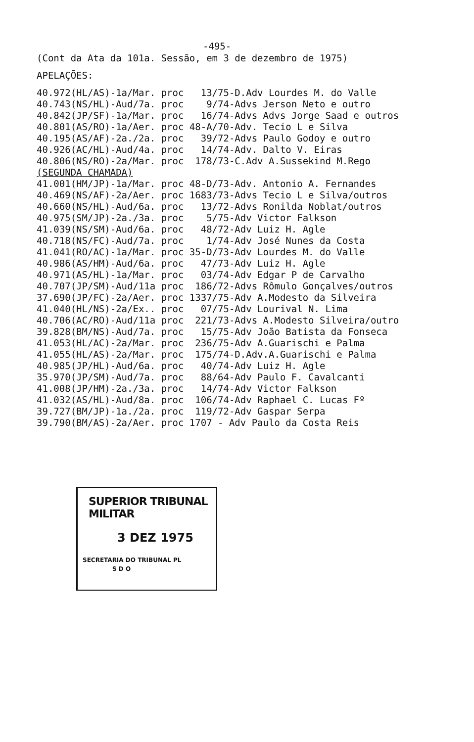-495-
(Cont da Ata da 101a. Sessão, em 3 de dezembro de 1975)
APELAÇÕES:
40.972(HL/AS)-1a/Mar. proc   13/75-D.Adv Lourdes M. do Valle
40.743(NS/HL)-Aud/7a. proc    9/74-Advs Jerson Neto e outro
40.842(JP/SF)-1a/Mar. proc   16/74-Advs Advs Jorge Saad e outros
40.801(AS/RO)-1a/Aer. proc 48-A/70-Adv. Tecio L e Silva
40.195(AS/AF)-2a./2a. proc   39/72-Advs Paulo Godoy e outro
40.926(AC/HL)-Aud/4a. proc   14/74-Adv. Dalto V. Eiras
40.806(NS/RO)-2a/Mar. proc  178/73-C.Adv A.Sussekind M.Rego
(SEGUNDA CHAMADA)
41.001(HM/JP)-1a/Mar. proc 48-D/73-Adv. Antonio A. Fernandes
40.469(NS/AF)-2a/Aer. proc 1683/73-Advs Tecio L e Silva/outros
40.660(NS/HL)-Aud/6a. proc   13/72-Advs Ronilda Noblat/outros
40.975(SM/JP)-2a./3a. proc    5/75-Adv Victor Falkson
41.039(NS/SM)-Aud/6a. proc   48/72-Adv Luiz H. Agle
40.718(NS/FC)-Aud/7a. proc    1/74-Adv José Nunes da Costa
41.041(RO/AC)-1a/Mar. proc 35-D/73-Adv Lourdes M. do Valle
40.986(AS/HM)-Aud/6a. proc   47/73-Adv Luiz H. Agle
40.971(AS/HL)-1a/Mar. proc   03/74-Adv Edgar P de Carvalho
40.707(JP/SM)-Aud/11a proc  186/72-Advs Rômulo Gonçalves/outros
37.690(JP/FC)-2a/Aer. proc 1337/75-Adv A.Modesto da Silveira
41.040(HL/NS)-2a/Ex.. proc   07/75-Adv Lourival N. Lima
40.706(AC/RO)-Aud/11a proc  221/73-Advs A.Modesto Silveira/outro
39.828(BM/NS)-Aud/7a. proc   15/75-Adv João Batista da Fonseca
41.053(HL/AC)-2a/Mar. proc  236/75-Adv A.Guarischi e Palma
41.055(HL/AS)-2a/Mar. proc  175/74-D.Adv.A.Guarischi e Palma
40.985(JP/HL)-Aud/6a. proc   40/74-Adv Luiz H. Agle
35.970(JP/SM)-Aud/7a. proc   88/64-Adv Paulo F. Cavalcanti
41.008(JP/HM)-2a./3a. proc   14/74-Adv Victor Falkson
41.032(AS/HL)-Aud/8a. proc  106/74-Adv Raphael C. Lucas Fº
39.727(BM/JP)-1a./2a. proc  119/72-Adv Gaspar Serpa
39.790(BM/AS)-2a/Aer. proc 1707 - Adv Paulo da Costa Reis
SUPERIOR TRIBUNAL MILITAR
3 DEZ 1975
SECRETARIA DO TRIBUNAL PL
S D O